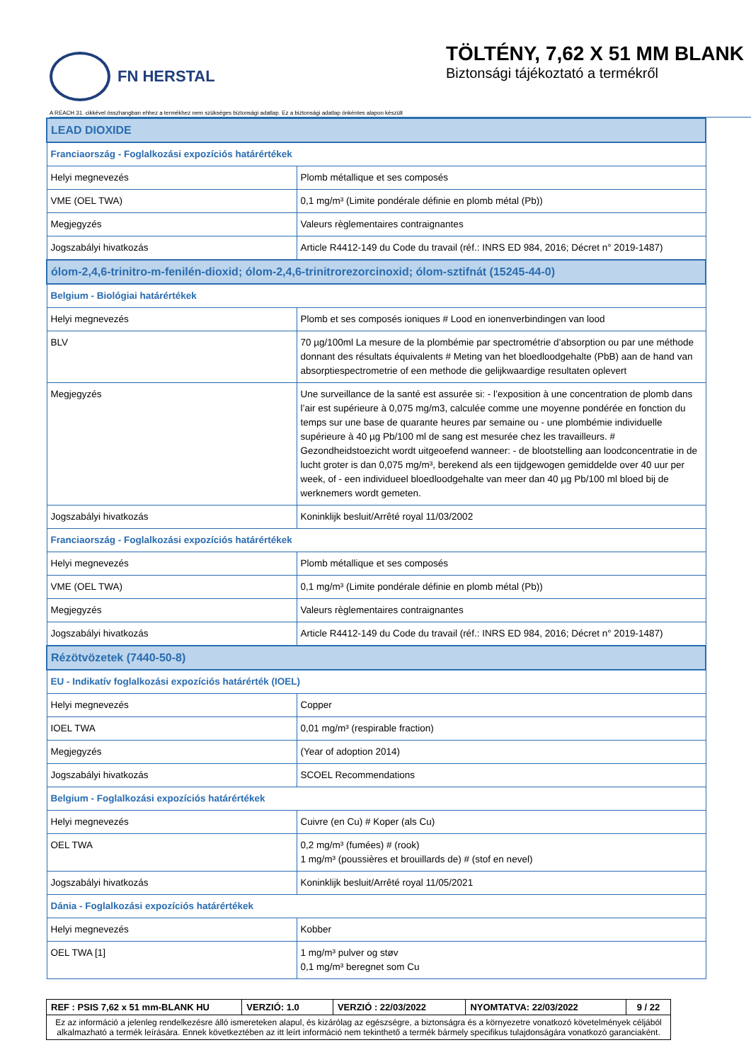FN HERSTAL
TÖLTÉNY, 7,62 X 51 MM BLANK
Biztonsági tájékoztató a termékről
A REACH 31. cikkével összhangban ehhez a termékhez nem szükséges biztonsági adatlap. Ez a biztonsági adatlap önkéntes alapon készült
| LEAD DIOXIDE | |
| Franciaország - Foglalkozási expozíciós határértékek | |
| Helyi megnevezés | Plomb métallique et ses composés |
| VME (OEL TWA) | 0,1 mg/m³ (Limite pondérale définie en plomb métal (Pb)) |
| Megjegyzés | Valeurs règlementaires contraignantes |
| Jogszabályi hivatkozás | Article R4412-149 du Code du travail (réf.: INRS ED 984, 2016; Décret n° 2019-1487) |
| ólom-2,4,6-trinitro-m-fenilén-dioxid; ólom-2,4,6-trinitrorezorcinoxid; ólom-sztifnát (15245-44-0) | |
| Belgium - Biológiai határértékek | |
| Helyi megnevezés | Plomb et ses composés ioniques # Lood en ionenverbindingen van lood |
| BLV | 70 µg/100ml La mesure de la plombémie par spectrométrie d’absorption ou par une méthode donnant des résultats équivalents # Meting van het bloedloodgehalte (PbB) aan de hand van absorptiespectrometrie of een methode die gelijkwaardige resultaten oplevert |
| Megjegyzés | Une surveillance de la santé est assurée si: - l’exposition à une concentration de plomb dans l’air est supérieure à 0,075 mg/m3, calculée comme une moyenne pondérée en fonction du temps sur une base de quarante heures par semaine ou - une plombémie individuelle supérieure à 40 µg Pb/100 ml de sang est mesurée chez les travailleurs. # Gezondheidstoezicht wordt uitgeoefend wanneer: - de blootstelling aan loodconcentratie in de lucht groter is dan 0,075 mg/m³, berekend als een tijdgewogen gemiddelde over 40 uur per week, of - een individueel bloedloodgehalte van meer dan 40 µg Pb/100 ml bloed bij de werknemers wordt gemeten. |
| Jogszabályi hivatkozás | Koninklijk besluit/Arrêté royal 11/03/2002 |
| Franciaország - Foglalkozási expozíciós határértékek | |
| Helyi megnevezés | Plomb métallique et ses composés |
| VME (OEL TWA) | 0,1 mg/m³ (Limite pondérale définie en plomb métal (Pb)) |
| Megjegyzés | Valeurs règlementaires contraignantes |
| Jogszabályi hivatkozás | Article R4412-149 du Code du travail (réf.: INRS ED 984, 2016; Décret n° 2019-1487) |
| Rézötvözetek (7440-50-8) | |
| EU - Indikatív foglalkozási expozíciós határérték (IOEL) | |
| Helyi megnevezés | Copper |
| IOEL TWA | 0,01 mg/m³ (respirable fraction) |
| Megjegyzés | (Year of adoption 2014) |
| Jogszabályi hivatkozás | SCOEL Recommendations |
| Belgium - Foglalkozási expozíciós határértékek | |
| Helyi megnevezés | Cuivre (en Cu) # Koper (als Cu) |
| OEL TWA | 0,2 mg/m³ (fumées) # (rook) 1 mg/m³ (poussières et brouillards de) # (stof en nevel) |
| Jogszabályi hivatkozás | Koninklijk besluit/Arrêté royal 11/05/2021 |
| Dánia - Foglalkozási expozíciós határértékek | |
| Helyi megnevezés | Kobber |
| OEL TWA [1] | 1 mg/m³ pulver og støv 0,1 mg/m³ beregnet som Cu |
| REF : PSIS 7,62 x 51 mm-BLANK HU | VERZIÓ: 1.0 | VERZIÓ : 22/03/2022 | NYOMTATVA: 22/03/2022 | 9 / 22 |
| Ez az információ a jelenleg rendelkezésre álló ismereteken alapul, és kizárólag az egészségre, a biztonságra és a környezetre vonatkozó követelmények céljából alkalmazható a termék leírására. Ennek következtében az itt leírt információ nem tekinthető a termék bármely specifikus tulajdonságára vonatkozó garanciaként. | | | | |